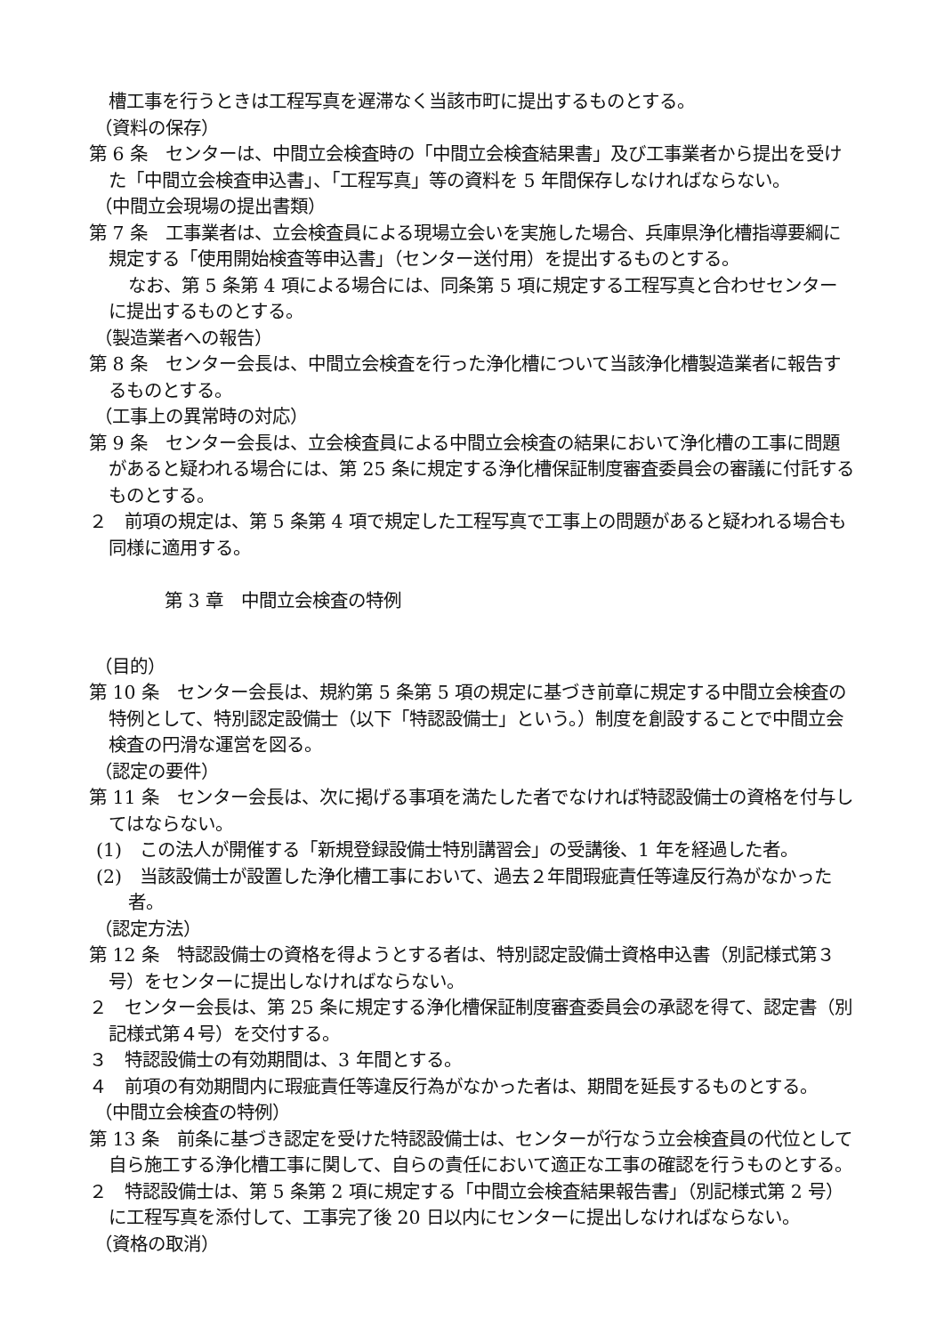槽工事を行うときは工程写真を遅滞なく当該市町に提出するものとする。
（資料の保存）
第 6 条　センターは、中間立会検査時の「中間立会検査結果書」及び工事業者から提出を受けた「中間立会検査申込書」、「工程写真」等の資料を 5 年間保存しなければならない。
（中間立会現場の提出書類）
第 7 条　工事業者は、立会検査員による現場立会いを実施した場合、兵庫県浄化槽指導要綱に規定する「使用開始検査等申込書」（センター送付用）を提出するものとする。
なお、第 5 条第 4 項による場合には、同条第 5 項に規定する工程写真と合わせセンターに提出するものとする。
（製造業者への報告）
第 8 条　センター会長は、中間立会検査を行った浄化槽について当該浄化槽製造業者に報告するものとする。
（工事上の異常時の対応）
第 9 条　センター会長は、立会検査員による中間立会検査の結果において浄化槽の工事に問題があると疑われる場合には、第 25 条に規定する浄化槽保証制度審査委員会の審議に付託するものとする。
２　前項の規定は、第 5 条第 4 項で規定した工程写真で工事上の問題があると疑われる場合も同様に適用する。
第 3 章　中間立会検査の特例
（目的）
第 10 条　センター会長は、規約第 5 条第 5 項の規定に基づき前章に規定する中間立会検査の特例として、特別認定設備士（以下「特認設備士」という。）制度を創設することで中間立会検査の円滑な運営を図る。
（認定の要件）
第 11 条　センター会長は、次に掲げる事項を満たした者でなければ特認設備士の資格を付与してはならない。
(1)　この法人が開催する「新規登録設備士特別講習会」の受講後、1 年を経過した者。
(2)　当該設備士が設置した浄化槽工事において、過去２年間瑕疵責任等違反行為がなかった者。
（認定方法）
第 12 条　特認設備士の資格を得ようとする者は、特別認定設備士資格申込書（別記様式第３号）をセンターに提出しなければならない。
２　センター会長は、第 25 条に規定する浄化槽保証制度審査委員会の承認を得て、認定書（別記様式第４号）を交付する。
３　特認設備士の有効期間は、3 年間とする。
４　前項の有効期間内に瑕疵責任等違反行為がなかった者は、期間を延長するものとする。
（中間立会検査の特例）
第 13 条　前条に基づき認定を受けた特認設備士は、センターが行なう立会検査員の代位として自ら施工する浄化槽工事に関して、自らの責任において適正な工事の確認を行うものとする。
２　特認設備士は、第 5 条第 2 項に規定する「中間立会検査結果報告書」（別記様式第 2 号）に工程写真を添付して、工事完了後 20 日以内にセンターに提出しなければならない。
（資格の取消）